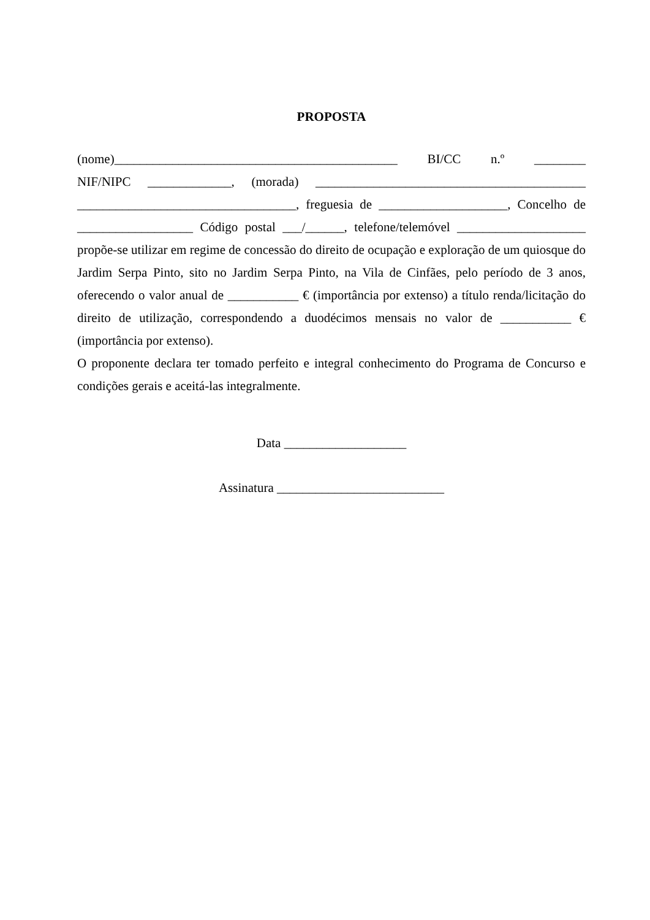PROPOSTA
(nome)____________________________________________ BI/CC n.º ________ NIF/NIPC _____________, (morada) __________________________________________ __________________________________, freguesia de ____________________, Concelho de __________________ Código postal ___/______, telefone/telemóvel ____________________ propõe-se utilizar em regime de concessão do direito de ocupação e exploração de um quiosque do Jardim Serpa Pinto, sito no Jardim Serpa Pinto, na Vila de Cinfães, pelo período de 3 anos, oferecendo o valor anual de ___________ € (importância por extenso) a título renda/licitação do direito de utilização, correspondendo a duodécimos mensais no valor de ___________ € (importância por extenso).
O proponente declara ter tomado perfeito e integral conhecimento do Programa de Concurso e condições gerais e aceitá-las integralmente.
Data ___________________
Assinatura __________________________